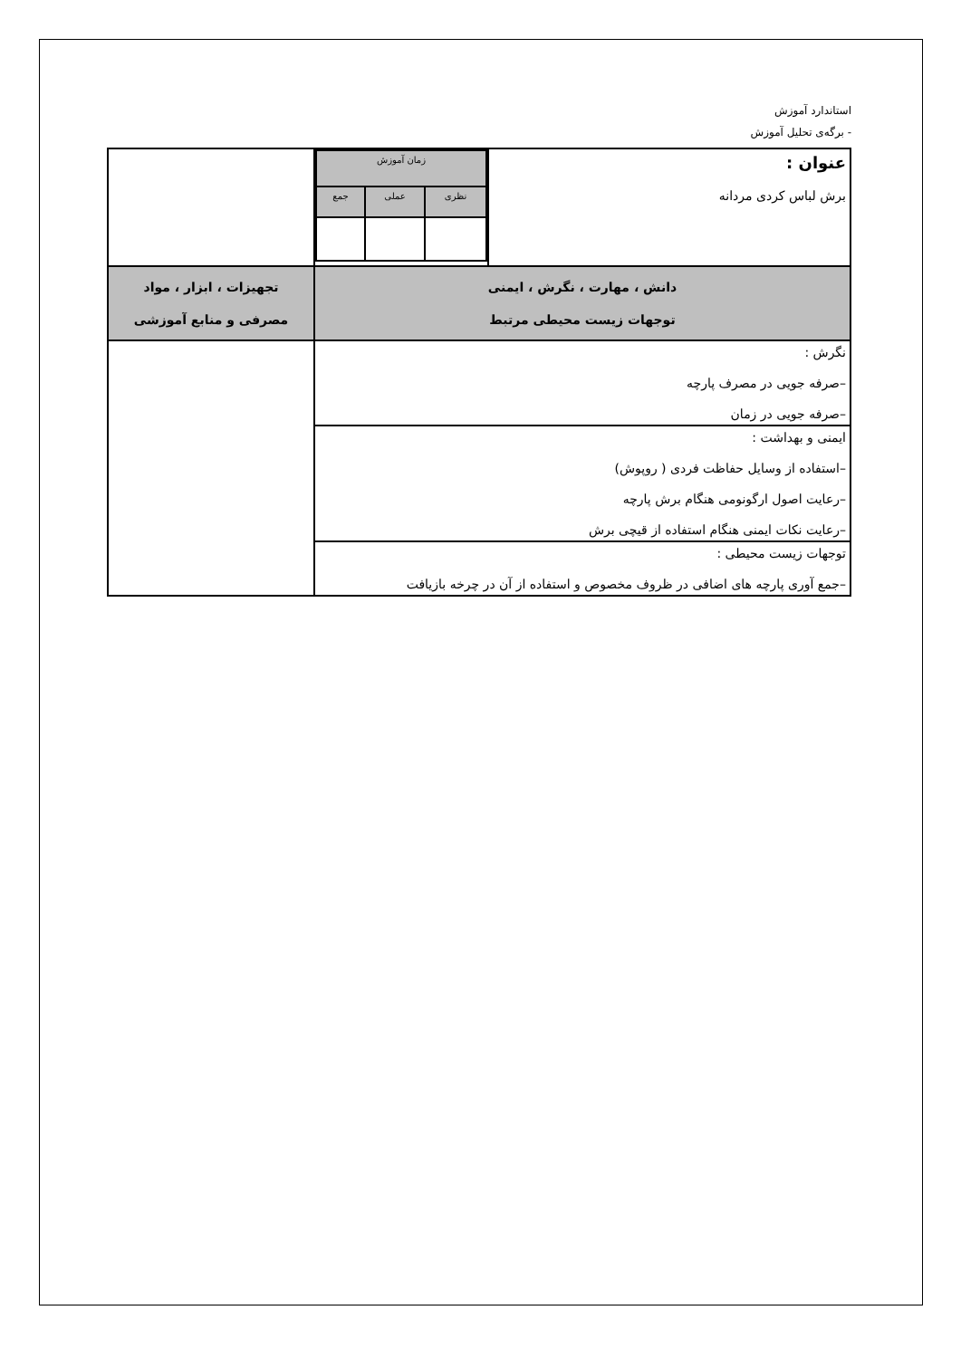استاندارد آموزش
- برگه‌ی تحلیل آموزش
| عنوان : برش لباس کردی مردانه | / زمان آموزش / / / / نظری / عملی / جمع / | |
| دانش ، مهارت ، نگرش ، ایمنی توجهات زیست محیطی مرتبط | | تجهیزات ، ابزار ، مواد مصرفی و منابع آموزشی |
| نگرش : –صرفه جویی در مصرف پارچه –صرفه جویی در زمان | | |
| ایمنی و بهداشت : –استفاده از وسایل حفاظت فردی ( روپوش) –رعایت اصول ارگونومی هنگام برش پارچه –رعایت نکات ایمنی هنگام استفاده از قیچی برش | | |
| توجهات زیست محیطی : –جمع آوری پارچه های اضافی در ظروف مخصوص و استفاده از آن در چرخه بازیافت | | |